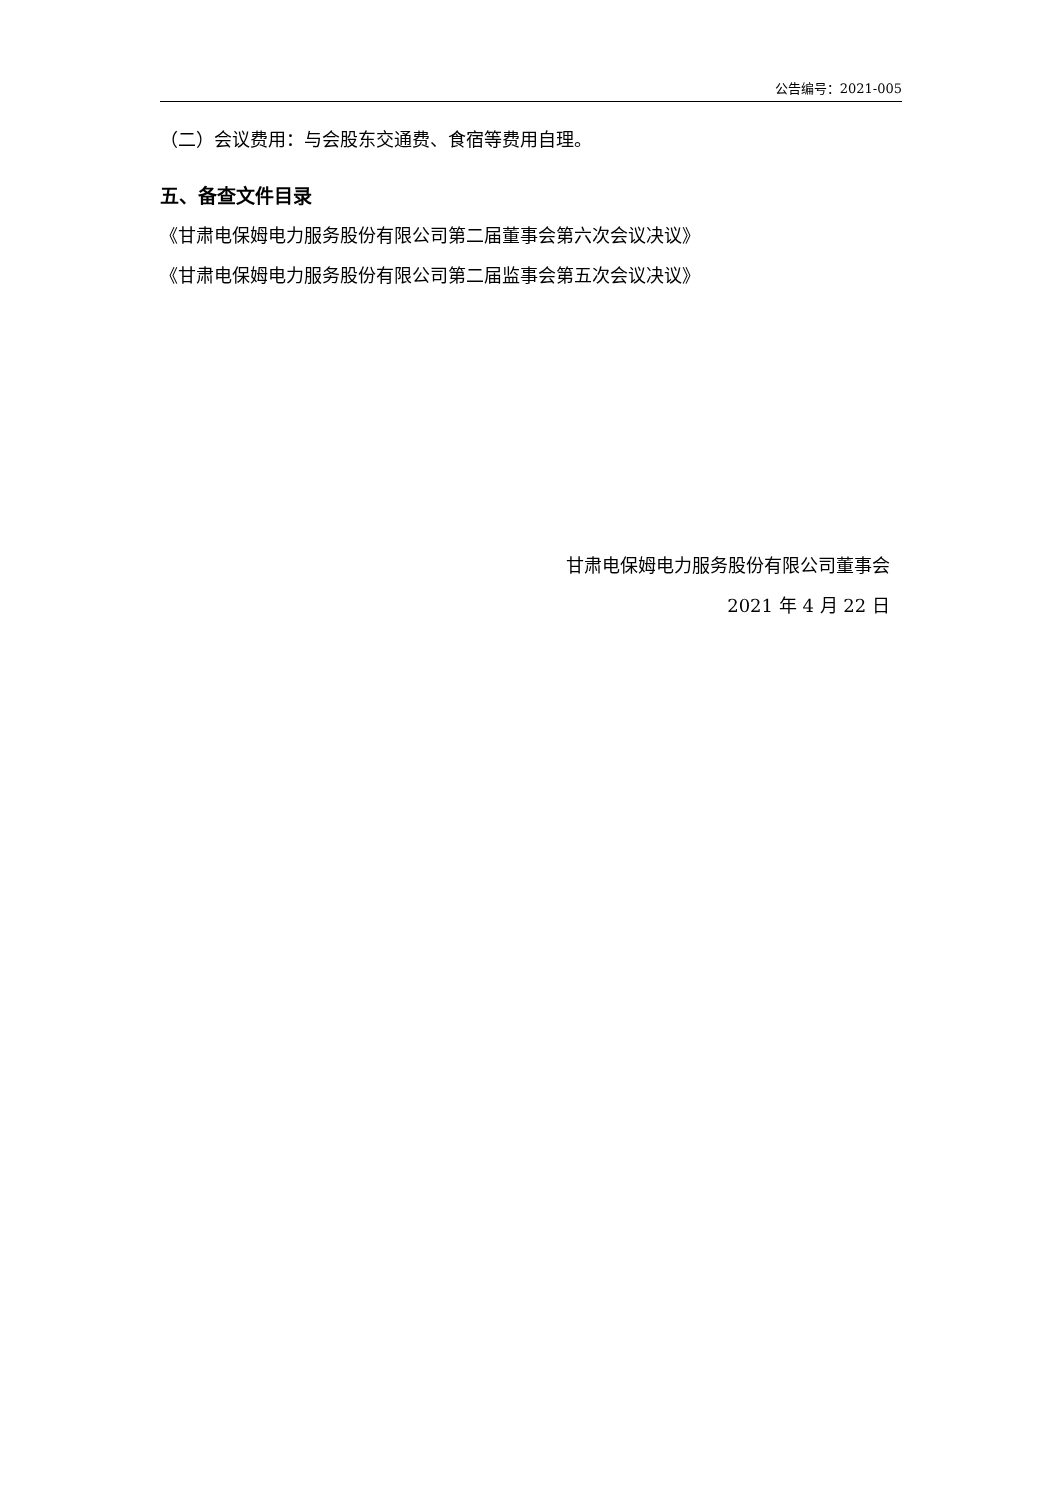公告编号：2021-005
（二）会议费用：与会股东交通费、食宿等费用自理。
五、备查文件目录
《甘肃电保姆电力服务股份有限公司第二届董事会第六次会议决议》
《甘肃电保姆电力服务股份有限公司第二届监事会第五次会议决议》
甘肃电保姆电力服务股份有限公司董事会
2021 年 4 月 22 日